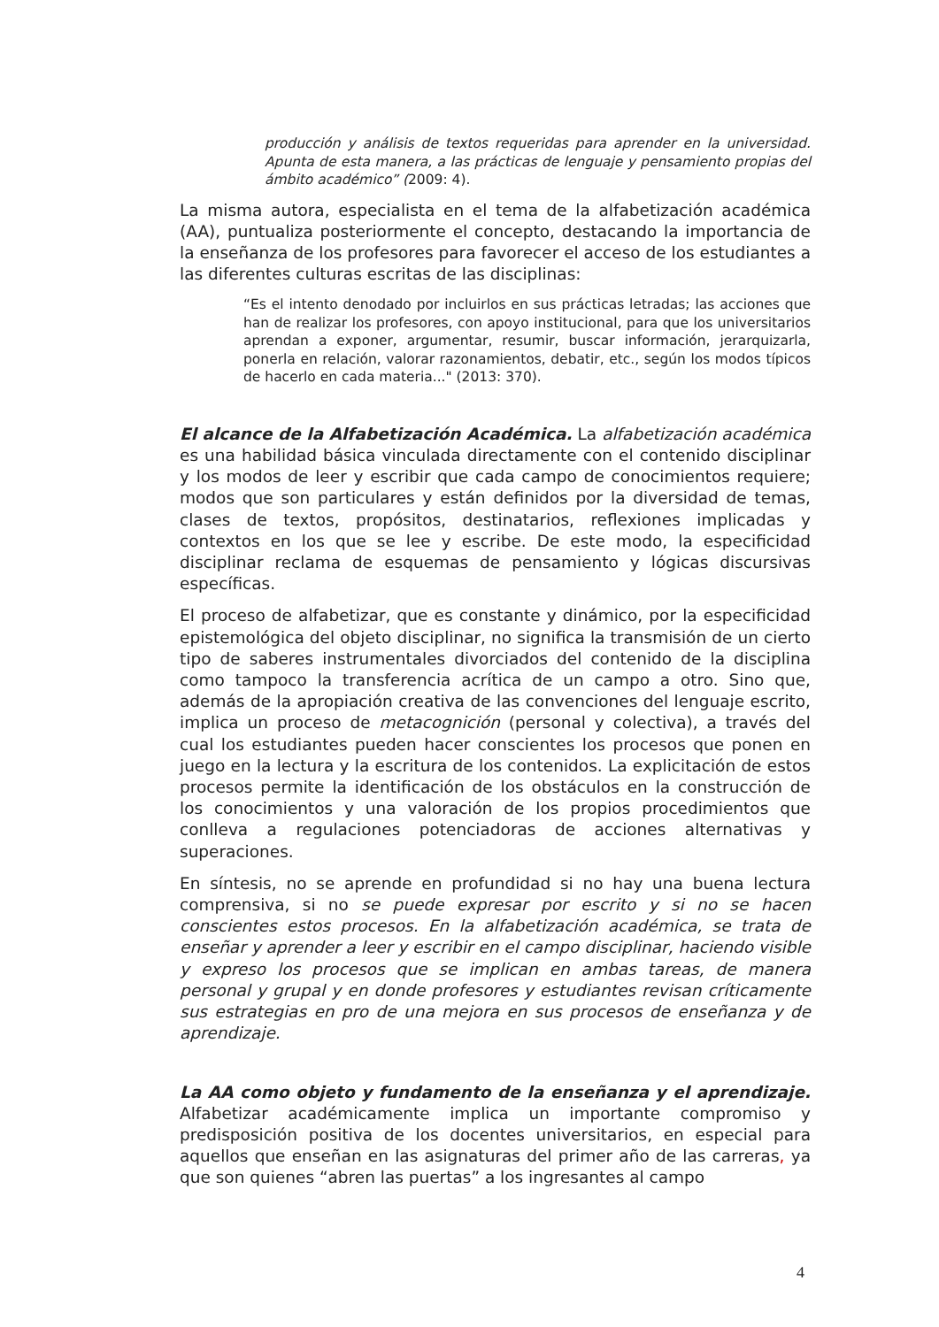producción y análisis de textos requeridas para aprender en la universidad. Apunta de esta manera, a las prácticas de lenguaje y pensamiento propias del ámbito académico” (2009: 4).
La misma autora, especialista en el tema de la alfabetización académica (AA), puntualiza posteriormente el concepto, destacando la importancia de la enseñanza de los profesores para favorecer el acceso de los estudiantes a las diferentes culturas escritas de las disciplinas:
“Es el intento denodado por incluirlos en sus prácticas letradas; las acciones que han de realizar los profesores, con apoyo institucional, para que los universitarios aprendan a exponer, argumentar, resumir, buscar información, jerarquizarla, ponerla en relación, valorar razonamientos, debatir, etc., según los modos típicos de hacerlo en cada materia..." (2013: 370).
El alcance de la Alfabetización Académica. La alfabetización académica es una habilidad básica vinculada directamente con el contenido disciplinar y los modos de leer y escribir que cada campo de conocimientos requiere; modos que son particulares y están definidos por la diversidad de temas, clases de textos, propósitos, destinatarios, reflexiones implicadas y contextos en los que se lee y escribe. De este modo, la especificidad disciplinar reclama de esquemas de pensamiento y lógicas discursivas específicas.
El proceso de alfabetizar, que es constante y dinámico, por la especificidad epistemológica del objeto disciplinar, no significa la transmisión de un cierto tipo de saberes instrumentales divorciados del contenido de la disciplina como tampoco la transferencia acrítica de un campo a otro. Sino que, además de la apropiación creativa de las convenciones del lenguaje escrito, implica un proceso de metacognición (personal y colectiva), a través del cual los estudiantes pueden hacer conscientes los procesos que ponen en juego en la lectura y la escritura de los contenidos. La explicitación de estos procesos permite la identificación de los obstáculos en la construcción de los conocimientos y una valoración de los propios procedimientos que conlleva a regulaciones potenciadoras de acciones alternativas y superaciones.
En síntesis, no se aprende en profundidad si no hay una buena lectura comprensiva, si no se puede expresar por escrito y si no se hacen conscientes estos procesos. En la alfabetización académica, se trata de enseñar y aprender a leer y escribir en el campo disciplinar, haciendo visible y expreso los procesos que se implican en ambas tareas, de manera personal y grupal y en donde profesores y estudiantes revisan críticamente sus estrategias en pro de una mejora en sus procesos de enseñanza y de aprendizaje.
La AA como objeto y fundamento de la enseñanza y el aprendizaje. Alfabetizar académicamente implica un importante compromiso y predisposición positiva de los docentes universitarios, en especial para aquellos que enseñan en las asignaturas del primer año de las carreras, ya que son quienes “abren las puertas” a los ingresantes al campo
4